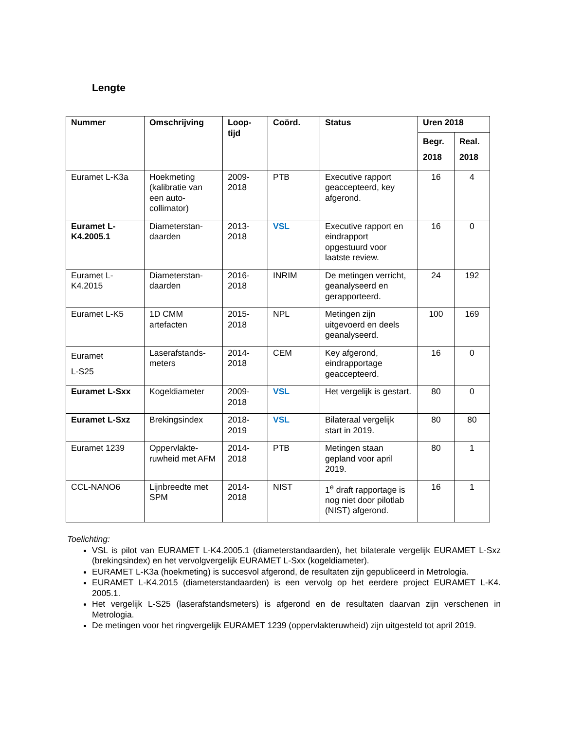Lengte
| Nummer | Omschrijving | Loop- tijd | Coörd. | Status | Uren 2018 | |
| --- | --- | --- | --- | --- | --- | --- |
| | | | | | Begr. 2018 | Real. 2018 |
| Euramet L-K3a | Hoekmeting (kalibratie van een auto-collimator) | 2009-2018 | PTB | Executive rapport geaccepteerd, key afgerond. | 16 | 4 |
| Euramet L-K4.2005.1 | Diameterstan-daarden | 2013-2018 | VSL | Executive rapport en eindrapport opgestuurd voor laatste review. | 16 | 0 |
| Euramet L-K4.2015 | Diameterstan-daarden | 2016-2018 | INRIM | De metingen verricht, geanalyseerd en gerapporteerd. | 24 | 192 |
| Euramet L-K5 | 1D CMM artefacten | 2015-2018 | NPL | Metingen zijn uitgevoerd en deels geanalyseerd. | 100 | 169 |
| Euramet L-S25 | Laserafstands-meters | 2014-2018 | CEM | Key afgerond, eindrapportage geaccepteerd. | 16 | 0 |
| Euramet L-Sxx | Kogeldiameter | 2009-2018 | VSL | Het vergelijk is gestart. | 80 | 0 |
| Euramet L-Sxz | Brekingsindex | 2018-2019 | VSL | Bilateraal vergelijk start in 2019. | 80 | 80 |
| Euramet 1239 | Oppervlakte-ruwheid met AFM | 2014-2018 | PTB | Metingen staan gepland voor april 2019. | 80 | 1 |
| CCL-NANO6 | Lijnbreedte met SPM | 2014-2018 | NIST | 1<sup>e</sup> draft rapportage is nog niet door pilotlab (NIST) afgerond. | 16 | 1 |
Toelichting:
VSL is pilot van EURAMET L-K4.2005.1 (diameterstandaarden), het bilaterale vergelijk EURAMET L-Sxz (brekingsindex) en het vervolgvergelijk EURAMET L-Sxx (kogeldiameter).
EURAMET L-K3a (hoekmeting) is succesvol afgerond, de resultaten zijn gepubliceerd in Metrologia.
EURAMET L-K4.2015 (diameterstandaarden) is een vervolg op het eerdere project EURAMET L-K4. 2005.1.
Het vergelijk L-S25 (laserafstandsmeters) is afgerond en de resultaten daarvan zijn verschenen in Metrologia.
De metingen voor het ringvergelijk EURAMET 1239 (oppervlakteruwheid) zijn uitgesteld tot april 2019.